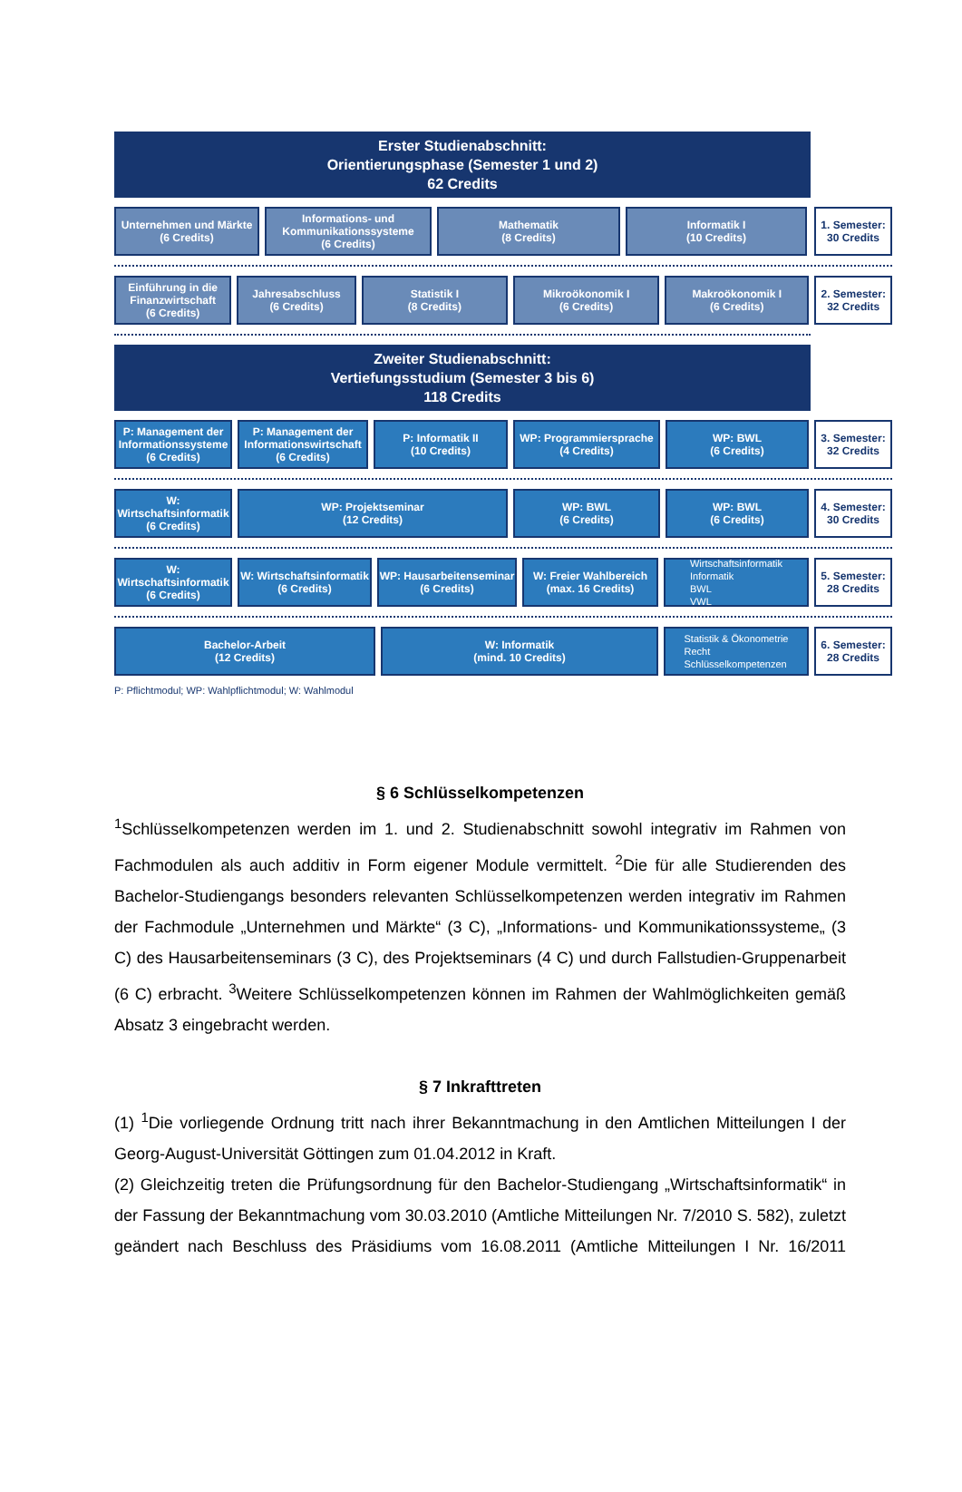Erster Studienabschnitt:
Orientierungsphase (Semester 1 und 2)
62 Credits
Unternehmen und Märkte
(6 Credits)
Informations- und Kommunikationssysteme
(6 Credits)
Mathematik
(8 Credits)
Informatik I
(10 Credits)
1. Semester:
30 Credits
Einführung in die Finanzwirtschaft
(6 Credits)
Jahresabschluss
(6 Credits)
Statistik I
(8 Credits)
Mikroökonomik I
(6 Credits)
Makroökonomik I
(6 Credits)
2. Semester:
32 Credits
Zweiter Studienabschnitt:
Vertiefungsstudium (Semester 3 bis 6)
118 Credits
P: Management der Informationssysteme
(6 Credits)
P: Management der Informationswirtschaft
(6 Credits)
P: Informatik II
(10 Credits)
WP: Programmiersprache
(4 Credits)
WP: BWL
(6 Credits)
3. Semester:
32 Credits
W: Wirtschaftsinformatik
(6 Credits)
WP: Projektseminar
(12 Credits)
WP: BWL
(6 Credits)
WP: BWL
(6 Credits)
4. Semester:
30 Credits
W: Wirtschaftsinformatik
(6 Credits)
W: Wirtschaftsinformatik
(6 Credits)
WP: Hausarbeitenseminar
(6 Credits)
W: Freier Wahlbereich
(max. 16 Credits)
Wirtschaftsinformatik
Informatik
BWL
VWL
5. Semester:
28 Credits
Bachelor-Arbeit
(12 Credits)
W: Informatik
(mind. 10 Credits)
Statistik & Ökonometrie
Recht
Schlüsselkompetenzen
6. Semester:
28 Credits
P: Pflichtmodul; WP: Wahlpflichtmodul; W: Wahlmodul
§ 6 Schlüsselkompetenzen
<sup>1</sup> Schlüsselkompetenzen werden im 1. und 2. Studienabschnitt sowohl integrativ im Rahmen von Fachmodulen als auch additiv in Form eigener Module vermittelt. <sup>2</sup>Die für alle Studierenden des Bachelor-Studiengangs besonders relevanten Schlüsselkompetenzen werden integrativ im Rahmen der Fachmodule „Unternehmen und Märkte“ (3 C), „Informations- und Kommunikationssysteme„ (3 C) des Hausarbeitenseminars (3 C), des Projektseminars (4 C) und durch Fallstudien-Gruppenarbeit (6 C) erbracht. <sup>3</sup>Weitere Schlüsselkompetenzen können im Rahmen der Wahlmöglichkeiten gemäß Absatz 3 eingebracht werden.
§ 7 Inkrafttreten
(1) <sup>1</sup>Die vorliegende Ordnung tritt nach ihrer Bekanntmachung in den Amtlichen Mitteilungen I der Georg-August-Universität Göttingen zum 01.04.2012 in Kraft.
(2) Gleichzeitig treten die Prüfungsordnung für den Bachelor-Studiengang „Wirtschaftsinformatik“ in der Fassung der Bekanntmachung vom 30.03.2010 (Amtliche Mitteilungen Nr. 7/2010 S. 582), zuletzt geändert nach Beschluss des Präsidiums vom 16.08.2011 (Amtliche Mitteilungen I Nr. 16/2011